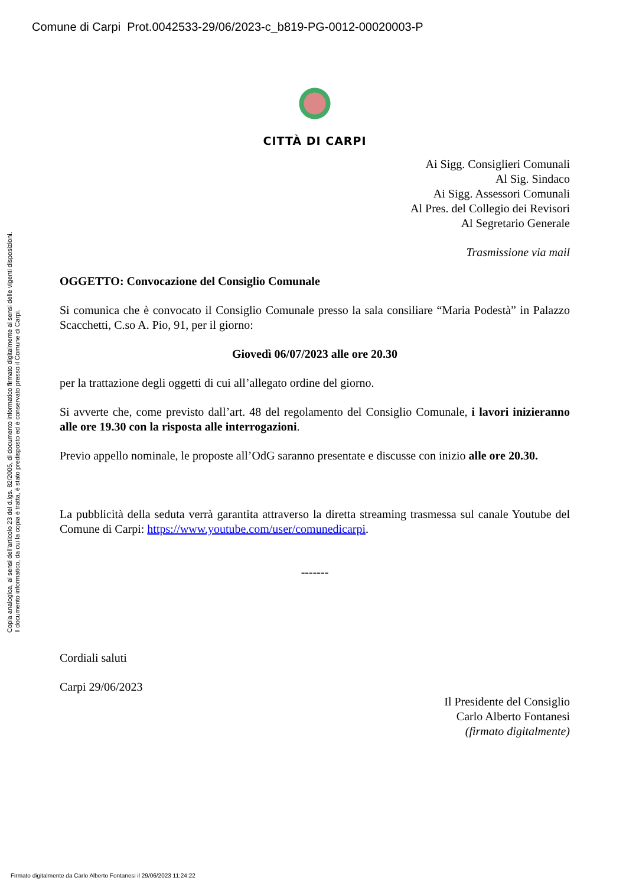Comune di Carpi Prot.0042533-29/06/2023-c_b819-PG-0012-00020003-P
CITTÀ DI CARPI
Ai Sigg. Consiglieri Comunali
Al Sig. Sindaco
Ai Sigg. Assessori Comunali
Al Pres. del Collegio dei Revisori
Al Segretario Generale
Trasmissione via mail
OGGETTO: Convocazione del Consiglio Comunale
Si comunica che è convocato il Consiglio Comunale presso la sala consiliare “Maria Podestà” in Palazzo Scacchetti, C.so A. Pio, 91, per il giorno:
Giovedì 06/07/2023 alle ore 20.30
per la trattazione degli oggetti di cui all’allegato ordine del giorno.
Si avverte che, come previsto dall’art. 48 del regolamento del Consiglio Comunale, i lavori inizieranno alle ore 19.30 con la risposta alle interrogazioni.
Previo appello nominale, le proposte all’OdG saranno presentate e discusse con inizio alle ore 20.30.
La pubblicità della seduta verrà garantita attraverso la diretta streaming trasmessa sul canale Youtube del Comune di Carpi: https://www.youtube.com/user/comunedicarpi.
-------
Cordiali saluti
Carpi 29/06/2023
Il Presidente del Consiglio
Carlo Alberto Fontanesi
(firmato digitalmente)
Copia analogica, ai sensi dell'articolo 23 del d.lgs. 82/2005, di documento informatico firmato digitalmente ai sensi delle vigenti disposizioni.
Il documento informatico, da cui la copia è tratta, è stato predisposto ed è conservato presso il Comune di Carpi.
Firmato digitalmente da Carlo Alberto Fontanesi il 29/06/2023 11:24:22